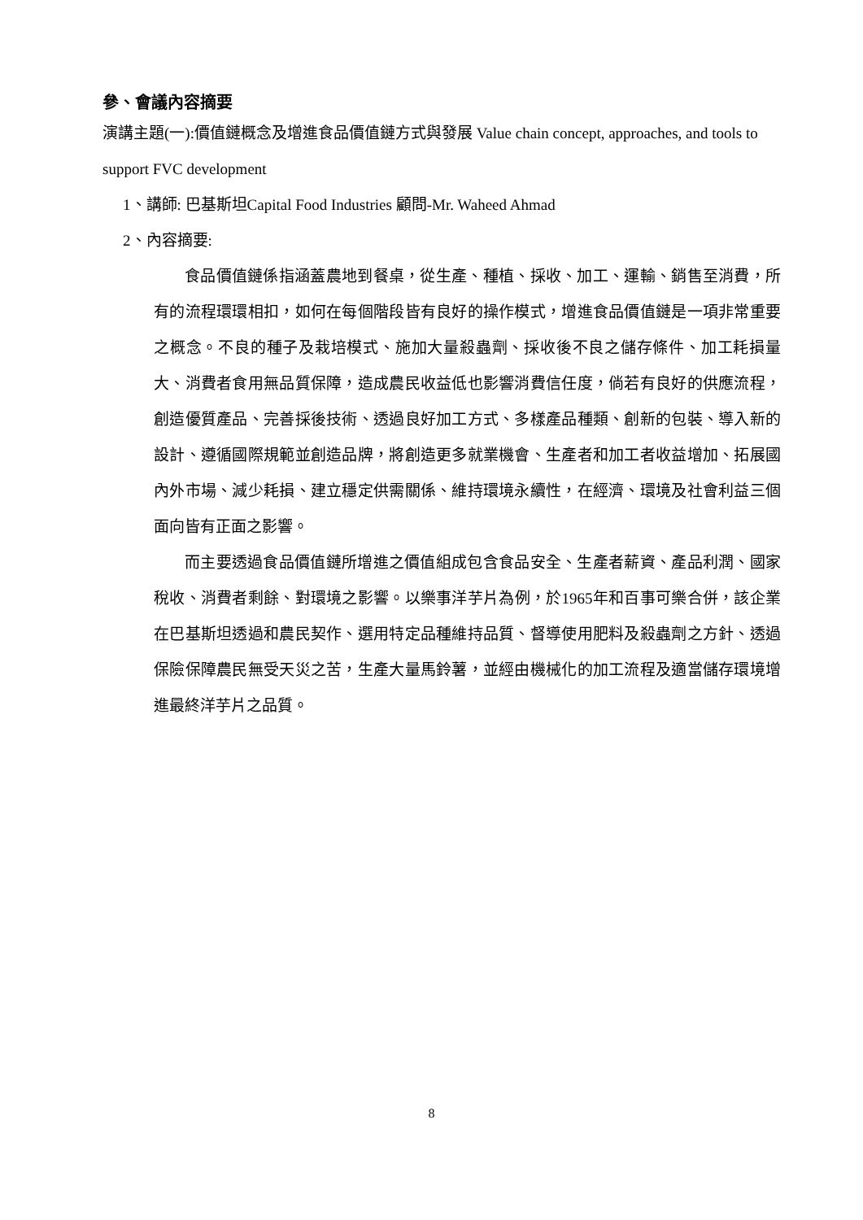參、會議內容摘要
演講主題(一):價值鏈概念及增進食品價值鏈方式與發展 Value chain concept, approaches, and tools to support FVC development
1、講師: 巴基斯坦Capital Food Industries 顧問-Mr. Waheed Ahmad
2、內容摘要:
食品價值鏈係指涵蓋農地到餐桌，從生產、種植、採收、加工、運輸、銷售至消費，所有的流程環環相扣，如何在每個階段皆有良好的操作模式，增進食品價值鏈是一項非常重要之概念。不良的種子及栽培模式、施加大量殺蟲劑、採收後不良之儲存條件、加工耗損量大、消費者食用無品質保障，造成農民收益低也影響消費信任度，倘若有良好的供應流程，創造優質產品、完善採後技術、透過良好加工方式、多樣產品種類、創新的包裝、導入新的設計、遵循國際規範並創造品牌，將創造更多就業機會、生產者和加工者收益增加、拓展國內外市場、減少耗損、建立穩定供需關係、維持環境永續性，在經濟、環境及社會利益三個面向皆有正面之影響。
而主要透過食品價值鏈所增進之價值組成包含食品安全、生產者薪資、產品利潤、國家稅收、消費者剩餘、對環境之影響。以樂事洋芋片為例，於1965年和百事可樂合併，該企業在巴基斯坦透過和農民契作、選用特定品種維持品質、督導使用肥料及殺蟲劑之方針、透過保險保障農民無受天災之苦，生產大量馬鈴薯，並經由機械化的加工流程及適當儲存環境增進最終洋芋片之品質。
8